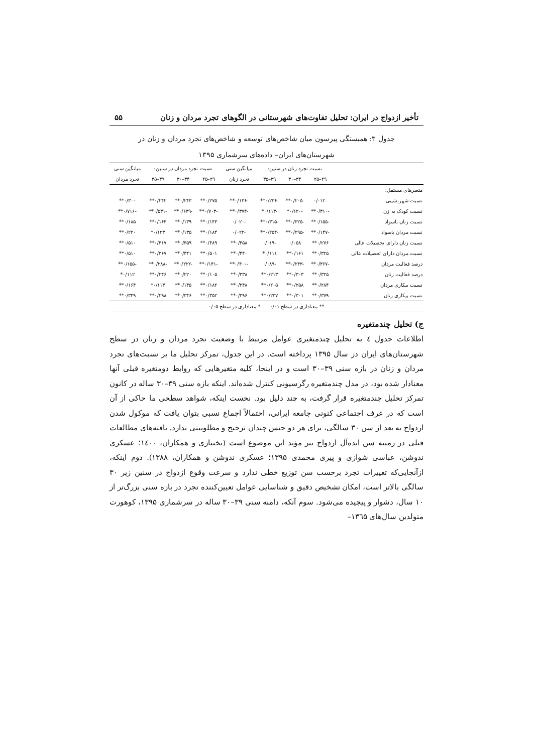تأخیر ازدواج در ایران: تحلیل تفاوت‌های شهرستانی در الگوهای تجرد مردان و زنان ۵۵
جدول ۳: همبستگی پیرسون میان شاخص‌های توسعه و شاخص‌های تجرد مردان و زنان در
شهرستان‌های ایران– داده‌های سرشماری ۱۳۹۵
| | نسبت تجرد زنان در سنین: | | | میانگین سنی | نسبت تجرد مردان در سنین: | | | میانگین سنی |
| --- | --- | --- | --- | --- | --- | --- | --- | --- |
| | ۲۹–۲۵ | ۳۴–۳۰ | ۳۹–۳۵ | تجرد زنان | ۲۹–۲۵ | ۳۴–۳۰ | ۳۹–۳۵ | تجرد مردان |
| متغیرهای مستقل: | | | | | | | | |
| نسبت شهرنشینی | -۰/۰۱۲ | -۰/۲۰۵** | -۰/۲۳۶** | -۰/۱۳۶** | ۰/۲۷۵** | ۰/۲۴۳** | ۰/۲۴۲** | ۰/۳۰۰** |
| نسبت کودک به زن | -۰/۳۱۰** | -۰/۱۲۰* | -۰/۱۱۳* | -۰/۳۷۴** | -۰/۷۰۳** | -۰/۶۳۹** | -۰/۵۳۱** | -۰/۷۱۶** |
| نسبت زنان باسواد | -۰/۱۵۵** | -۰/۳۲۵** | -۰/۳۱۵** | -۰/۰۲۰ | ۰/۱۴۳** | ۰/۱۳۹** | ۰/۱۶۴** | ۰/۱۸۵** |
| نسبت مردان باسواد | -۰/۱۴۷** | -۰/۲۹۵** | -۰/۲۵۴** | -۰/۰۲۲ | ۰/۱۸۴** | ۰/۱۳۵** | ۰/۱۲۳* | ۰/۲۲۰** |
| نسبت زنان دارای تحصیلات عالی | ۰/۲۷۶** | ۰/۰۵۸ | -۰/۰۱۹ | ۰/۴۵۸** | ۰/۴۸۹** | ۰/۴۵۹** | ۰/۴۱۷** | ۰/۵۱۰** |
| نسبت مردان دارای تحصیلات عالی | ۰/۳۲۵** | ۰/۱۶۱** | ۰/۱۱۱* | ۰/۴۴۰** | ۰/۵۰۱** | ۰/۴۴۱** | ۰/۳۶۷** | ۰/۵۱۰** |
| درصد فعالیت مردان | -۰/۳۶۷** | -۰/۲۴۳** | -۰/۰۸۹ | -۰/۴۰۰** | -۰/۱۴۱** | -۰/۲۲۲** | -۰/۲۸۸** | -۰/۱۵۵** |
| درصد فعالیت زنان | ۰/۳۲۵** | ۰/۳۰۳** | ۰/۲۱۳** | ۰/۳۳۸** | ۰/۱۰۵** | ۰/۲۲۰** | ۰/۲۴۶** | ۰/۱۱۲* |
| نسبت بیکاری مردان | ۰/۲۸۴** | ۰/۲۵۸** | ۰/۲۰۵** | ۰/۲۴۸** | ۰/۱۸۲** | ۰/۱۴۵** | ۰/۱۱۳* | ۰/۱۶۴** |
| نسبت بیکاری زنان | ۰/۳۷۹** | ۰/۳۰۱** | ۰/۲۳۷** | ۰/۳۹۶** | ۰/۳۵۲** | ۰/۳۴۶** | ۰/۲۹۸** | ۰/۳۴۹** |
| ** معناداری در سطح ۰/۰۱ * معناداری در سطح ۰/۰۵ | | | | | | | | |
ج) تحلیل چندمتغیره
اطلاعات جدول ٤ به تحلیل چندمتغیری عوامل مرتبط با وضعیت تجرد مردان و زنان در سطح شهرستان‌های ایران در سال ۱۳۹۵ پرداخته است. در این جدول، تمرکز تحلیل ما بر نسبت‌های تجرد مردان و زنان در بازه سنی ۳۹–۳۰ است و در اینجا، کلیه متغیرهایی که روابط دومتغیره قبلی آنها معنادار شده بود، در مدل چندمتغیره رگرسیونی کنترل شده‌اند. اینکه بازه سنی ۳۹–۳۰ ساله در کانون تمرکز تحلیل چندمتغیره قرار گرفت، به چند دلیل بود. نخست اینکه، شواهد سطحی ما حاکی از آن است که در عرف اجتماعی کنونی جامعه ایرانی، احتمالاً اجماع نسبی بتوان یافت که موکول شدن ازدواج به بعد از سن ۳۰ سالگی، برای هر دو جنس چندان ترجیح و مطلوبیتی ندارد. یافته‌های مطالعات قبلی در زمینه سن ایده‌آل ازدواج نیز مؤید این موضوع است (بختیاری و همکاران، ۱٤۰۰؛ عسکری ندوشن، عباسی شوازی و پیری محمدی ۱۳۹۵؛ عسکری ندوشن و همکاران، ۱۳۸۸). دوم اینکه، ازآنجایی‌که تغییرات تجرد برحسب سن توزیع خطی ندارد و سرعت وقوع ازدواج در سنین زیر ۳۰ سالگی بالاتر است، امکان تشخیص دقیق و شناسایی عوامل تعیین‌کننده تجرد در بازه سنی بزرگ‌تر از ۱۰ سال، دشوار و پیچیده می‌شود. سوم آنکه، دامنه سنی ۳۹–۳۰ ساله در سرشماری ۱۳۹۵، کوهورت متولدین سال‌های ۱۳٦۵–